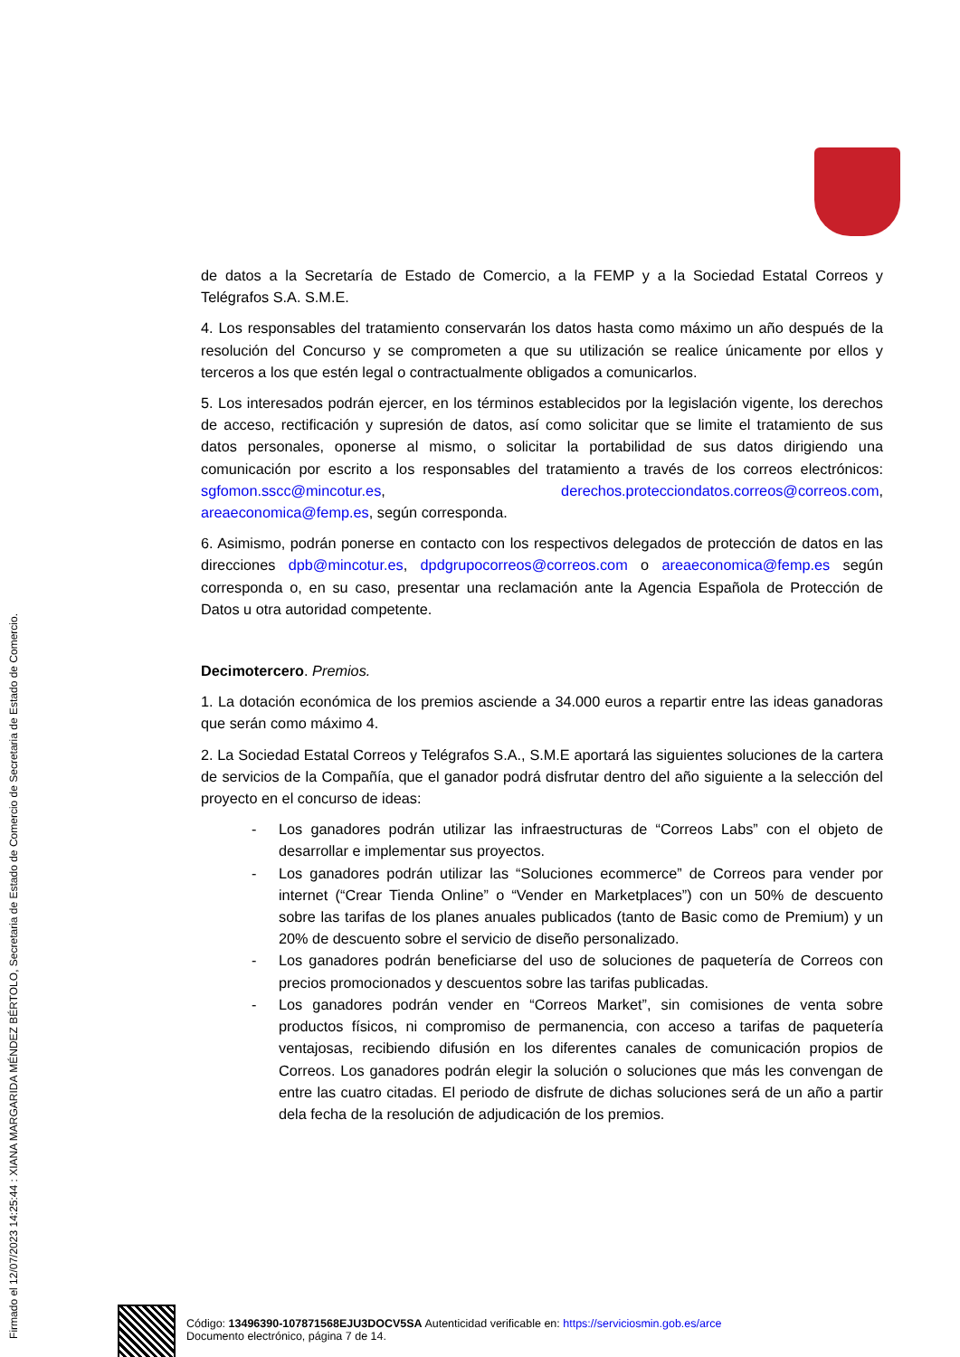Firmado el 12/07/2023 14:25:44 : XIANA MARGARIDA MÉNDEZ BÉRTOLO, Secretaria de Estado de Comercio de Secretaria de Estado de Comercio.
de datos a la Secretaría de Estado de Comercio, a la FEMP y a la Sociedad Estatal Correos y Telégrafos S.A. S.M.E.
4. Los responsables del tratamiento conservarán los datos hasta como máximo un año después de la resolución del Concurso y se comprometen a que su utilización se realice únicamente por ellos y terceros a los que estén legal o contractualmente obligados a comunicarlos.
5. Los interesados podrán ejercer, en los términos establecidos por la legislación vigente, los derechos de acceso, rectificación y supresión de datos, así como solicitar que se limite el tratamiento de sus datos personales, oponerse al mismo, o solicitar la portabilidad de sus datos dirigiendo una comunicación por escrito a los responsables del tratamiento a través de los correos electrónicos: sgfomon.sscc@mincotur.es, derechos.protecciondatos.correos@correos.com, areaeconomica@femp.es, según corresponda.
6. Asimismo, podrán ponerse en contacto con los respectivos delegados de protección de datos en las direcciones dpb@mincotur.es, dpdgrupocorreos@correos.com o areaeconomica@femp.es según corresponda o, en su caso, presentar una reclamación ante la Agencia Española de Protección de Datos u otra autoridad competente.
Decimotercero. Premios.
1. La dotación económica de los premios asciende a 34.000 euros a repartir entre las ideas ganadoras que serán como máximo 4.
2. La Sociedad Estatal Correos y Telégrafos S.A., S.M.E aportará las siguientes soluciones de la cartera de servicios de la Compañía, que el ganador podrá disfrutar dentro del año siguiente a la selección del proyecto en el concurso de ideas:
- Los ganadores podrán utilizar las infraestructuras de “Correos Labs” con el objeto de desarrollar e implementar sus proyectos.
- Los ganadores podrán utilizar las “Soluciones ecommerce” de Correos para vender por internet (“Crear Tienda Online” o “Vender en Marketplaces”) con un 50% de descuento sobre las tarifas de los planes anuales publicados (tanto de Basic como de Premium) y un 20% de descuento sobre el servicio de diseño personalizado.
- Los ganadores podrán beneficiarse del uso de soluciones de paquetería de Correos con precios promocionados y descuentos sobre las tarifas publicadas.
- Los ganadores podrán vender en “Correos Market”, sin comisiones de venta sobre productos físicos, ni compromiso de permanencia, con acceso a tarifas de paquetería ventajosas, recibiendo difusión en los diferentes canales de comunicación propios de Correos. Los ganadores podrán elegir la solución o soluciones que más les convengan de entre las cuatro citadas. El periodo de disfrute de dichas soluciones será de un año a partir dela fecha de la resolución de adjudicación de los premios.
Código: 13496390-107871568EJU3DOCV5SA Autenticidad verificable en: https://serviciosmin.gob.es/arce
Documento electrónico, página 7 de 14.